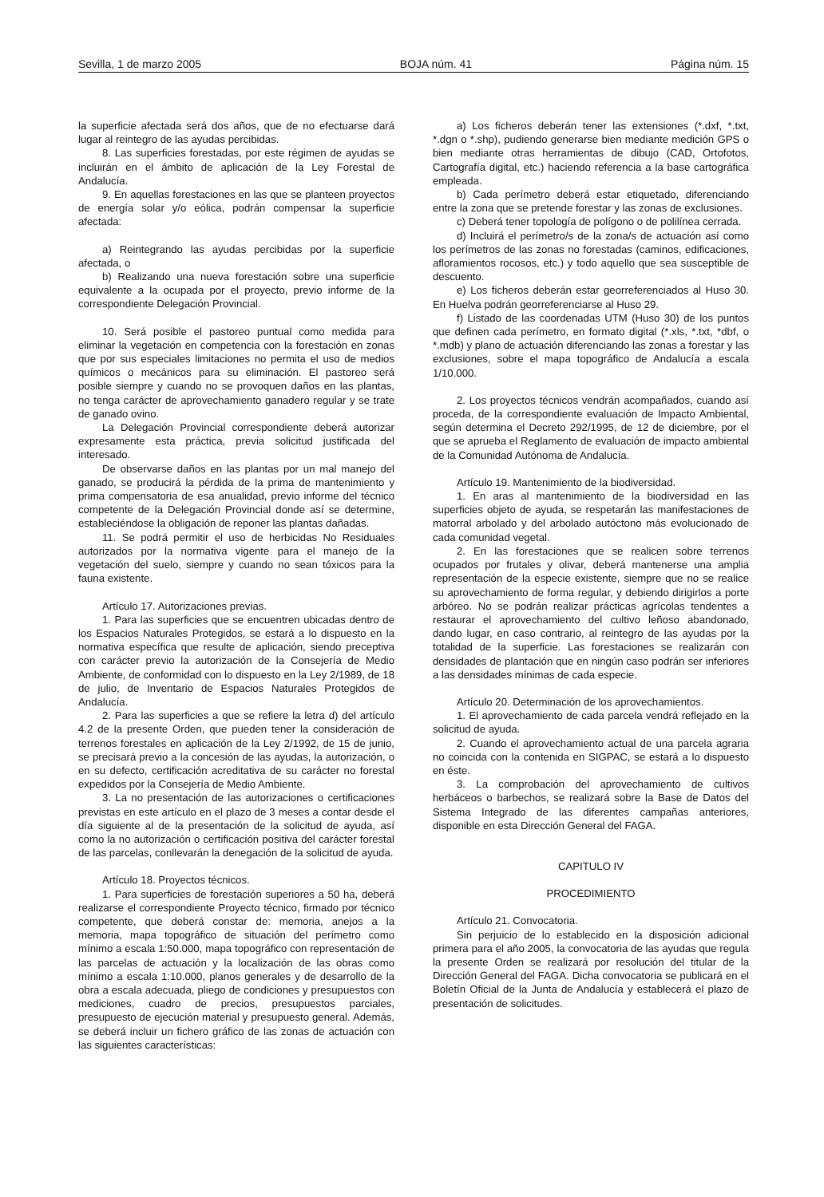Sevilla, 1 de marzo 2005 BOJA núm. 41 Página núm. 15
la superficie afectada será dos años, que de no efectuarse dará lugar al reintegro de las ayudas percibidas.
8. Las superficies forestadas, por este régimen de ayudas se incluirán en el ámbito de aplicación de la Ley Forestal de Andalucía.
9. En aquellas forestaciones en las que se planteen proyectos de energía solar y/o eólica, podrán compensar la superficie afectada:
a) Reintegrando las ayudas percibidas por la superficie afectada, o
b) Realizando una nueva forestación sobre una superficie equivalente a la ocupada por el proyecto, previo informe de la correspondiente Delegación Provincial.
10. Será posible el pastoreo puntual como medida para eliminar la vegetación en competencia con la forestación en zonas que por sus especiales limitaciones no permita el uso de medios químicos o mecánicos para su eliminación. El pastoreo será posible siempre y cuando no se provoquen daños en las plantas, no tenga carácter de aprovechamiento ganadero regular y se trate de ganado ovino.
La Delegación Provincial correspondiente deberá autorizar expresamente esta práctica, previa solicitud justificada del interesado.
De observarse daños en las plantas por un mal manejo del ganado, se producirá la pérdida de la prima de mantenimiento y prima compensatoria de esa anualidad, previo informe del técnico competente de la Delegación Provincial donde así se determine, estableciéndose la obligación de reponer las plantas dañadas.
11. Se podrá permitir el uso de herbicidas No Residuales autorizados por la normativa vigente para el manejo de la vegetación del suelo, siempre y cuando no sean tóxicos para la fauna existente.
Artículo 17. Autorizaciones previas.
1. Para las superficies que se encuentren ubicadas dentro de los Espacios Naturales Protegidos, se estará a lo dispuesto en la normativa específica que resulte de aplicación, siendo preceptiva con carácter previo la autorización de la Consejería de Medio Ambiente, de conformidad con lo dispuesto en la Ley 2/1989, de 18 de julio, de Inventario de Espacios Naturales Protegidos de Andalucía.
2. Para las superficies a que se refiere la letra d) del artículo 4.2 de la presente Orden, que pueden tener la consideración de terrenos forestales en aplicación de la Ley 2/1992, de 15 de junio, se precisará previo a la concesión de las ayudas, la autorización, o en su defecto, certificación acreditativa de su carácter no forestal expedidos por la Consejería de Medio Ambiente.
3. La no presentación de las autorizaciones o certificaciones previstas en este artículo en el plazo de 3 meses a contar desde el día siguiente al de la presentación de la solicitud de ayuda, así como la no autorización o certificación positiva del carácter forestal de las parcelas, conllevarán la denegación de la solicitud de ayuda.
Artículo 18. Proyectos técnicos.
1. Para superficies de forestación superiores a 50 ha, deberá realizarse el correspondiente Proyecto técnico, firmado por técnico competente, que deberá constar de: memoria, anejos a la memoria, mapa topográfico de situación del perímetro como mínimo a escala 1:50.000, mapa topográfico con representación de las parcelas de actuación y la localización de las obras como mínimo a escala 1:10.000, planos generales y de desarrollo de la obra a escala adecuada, pliego de condiciones y presupuestos con mediciones, cuadro de precios, presupuestos parciales, presupuesto de ejecución material y presupuesto general. Además, se deberá incluir un fichero gráfico de las zonas de actuación con las siguientes características:
a) Los ficheros deberán tener las extensiones (*.dxf, *.txt, *.dgn o *.shp), pudiendo generarse bien mediante medición GPS o bien mediante otras herramientas de dibujo (CAD, Ortofotos, Cartografía digital, etc.) haciendo referencia a la base cartográfica empleada.
b) Cada perímetro deberá estar etiquetado, diferenciando entre la zona que se pretende forestar y las zonas de exclusiones.
c) Deberá tener topología de polígono o de polilínea cerrada.
d) Incluirá el perímetro/s de la zona/s de actuación así como los perímetros de las zonas no forestadas (caminos, edificaciones, afloramientos rocosos, etc.) y todo aquello que sea susceptible de descuento.
e) Los ficheros deberán estar georreferenciados al Huso 30. En Huelva podrán georreferenciarse al Huso 29.
f) Listado de las coordenadas UTM (Huso 30) de los puntos que definen cada perímetro, en formato digital (*.xls, *.txt, *dbf, o *.mdb) y plano de actuación diferenciando las zonas a forestar y las exclusiones, sobre el mapa topográfico de Andalucía a escala 1/10.000.
2. Los proyectos técnicos vendrán acompañados, cuando así proceda, de la correspondiente evaluación de Impacto Ambiental, según determina el Decreto 292/1995, de 12 de diciembre, por el que se aprueba el Reglamento de evaluación de impacto ambiental de la Comunidad Autónoma de Andalucía.
Artículo 19. Mantenimiento de la biodiversidad.
1. En aras al mantenimiento de la biodiversidad en las superficies objeto de ayuda, se respetarán las manifestaciones de matorral arbolado y del arbolado autóctono más evolucionado de cada comunidad vegetal.
2. En las forestaciones que se realicen sobre terrenos ocupados por frutales y olivar, deberá mantenerse una amplia representación de la especie existente, siempre que no se realice su aprovechamiento de forma regular, y debiendo dirigirlos a porte arbóreo. No se podrán realizar prácticas agrícolas tendentes a restaurar el aprovechamiento del cultivo leñoso abandonado, dando lugar, en caso contrario, al reintegro de las ayudas por la totalidad de la superficie. Las forestaciones se realizarán con densidades de plantación que en ningún caso podrán ser inferiores a las densidades mínimas de cada especie.
Artículo 20. Determinación de los aprovechamientos.
1. El aprovechamiento de cada parcela vendrá reflejado en la solicitud de ayuda.
2. Cuando el aprovechamiento actual de una parcela agraria no coincida con la contenida en SIGPAC, se estará a lo dispuesto en éste.
3. La comprobación del aprovechamiento de cultivos herbáceos o barbechos, se realizará sobre la Base de Datos del Sistema Integrado de las diferentes campañas anteriores, disponible en esta Dirección General del FAGA.
CAPITULO IV
PROCEDIMIENTO
Artículo 21. Convocatoria.
Sin perjuicio de lo establecido en la disposición adicional primera para el año 2005, la convocatoria de las ayudas que regula la presente Orden se realizará por resolución del titular de la Dirección General del FAGA. Dicha convocatoria se publicará en el Boletín Oficial de la Junta de Andalucía y establecerá el plazo de presentación de solicitudes.